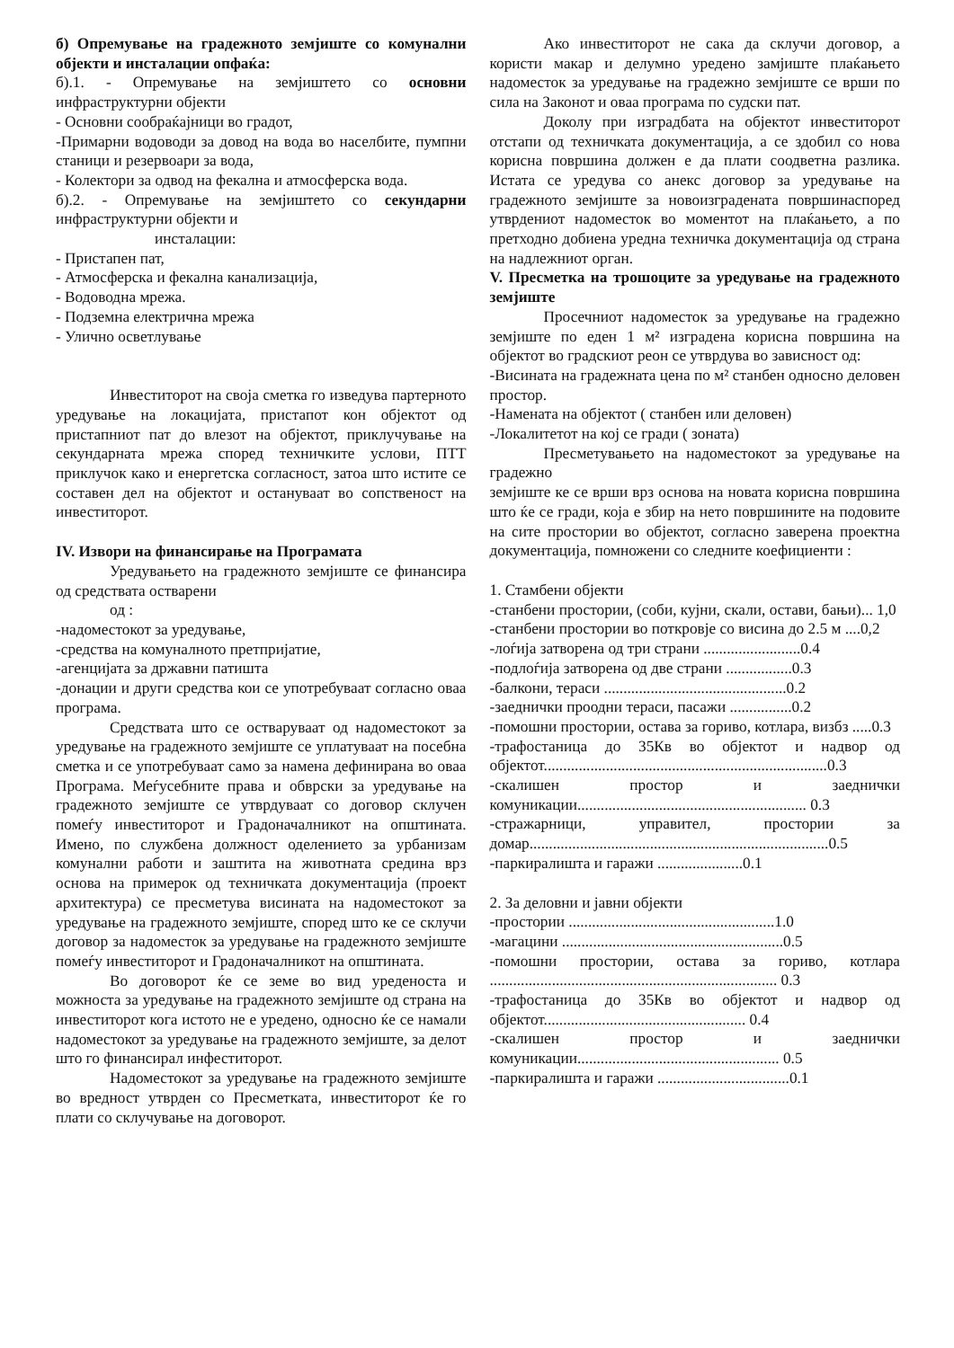б) Опремување на градежното земјиште со комунални објекти и инсталации опфаќа:
б).1. - Опремување на земјиштето со основни инфраструктурни објекти
- Основни сообраќајници во градот,
-Примарни водоводи за довод на вода во населбите, пумпни станици и резервоари за вода,
- Колектори за одвод на фекална и атмосферска вода.
б).2. - Опремување на земјиштето со секундарни инфраструктурни објекти и
инсталации:
- Пристапен пат,
- Атмосферска и фекална канализација,
- Водоводна мрежа.
- Подземна електрична мрежа
- Улично осветлување
Инвеститорот на своја сметка го изведува партерното уредување на локацијата, пристапот кон објектот од пристапниот пат до влезот на објектот, приклучување на секундарната мрежа според техничките услови, ПТТ приклучок како и енергетска согласност, затоа што истите се составен дел на објектот и остануваат во сопственост на инвеститорот.
IV. Извори на финансирање на Програмата
Уредувањето на градежното земјиште се финансира од средствата остварени
од :
-надоместокот за уредување,
-средства на комуналното претпријатие,
-агенцијата за државни патишта
-донации и други средства кои се употребуваат согласно оваа програма.
Средствата што се остваруваат од надоместокот за уредување на градежното земјиште се уплатуваат на посебна сметка и се употребуваат само за намена дефинирана во оваа Програма. Меѓусебните права и обврски за уредување на градежното земјиште се утврдуваат со договор склучен помеѓу инвеститорот и Градоначалникот на општината. Имено, по службена должност оделението за урбанизам комунални работи и заштита на животната средина врз основа на примерок од техничката документација (проект архитектура) се пресметува висината на надоместокот за уредување на градежното земјиште, според што ке се склучи договор за надоместок за уредување на градежното земјиште помеѓу инвеститорот и Градоначалникот на општината.
Во договорот ќе се земе во вид уреденоста и можноста за уредување на градежното земјиште од страна на инвеститорот кога истото не е уредено, односно ќе се намали надоместокот за уредување на градежното земјиште, за делот што го финансирал инфеститорот.
Надоместокот за уредување на градежното земјиште во вредност утврден со Пресметката, инвеститорот ќе го плати со склучување на договорот.
Ако инвеститорот не сака да склучи договор, а користи макар и делумно уредено замјиште плаќањето надоместок за уредување на градежно земјиште се врши по сила на Законот и оваа програма по судски пат.
Доколу при изградбата на објектот инвеститорот отстапи од техничката документација, а се здобил со нова корисна површина должен е да плати соодветна разлика. Истата се уредува со анекс договор за уредување на градежното земјиште за новоизградената површинаспоред утврдениот надоместок во моментот на плаќањето, а по претходно добиена уредна техничка документација од страна на надлежниот орган.
V. Пресметка на трошоците за уредување на градежното земјиште
Просечниот надоместок за уредување на градежно земјиште по еден 1 м² изградена корисна површина на објектот во градскиот реон се утврдува во зависност од:
-Висината на градежната цена по м² станбен односно деловен простор.
-Намената на објектот ( станбен или деловен)
-Локалитетот на кој се гради ( зоната)
Пресметувањето на надоместокот за уредување на градежно
земјиште ке се врши врз основа на новата корисна површина што ќе се гради, која е збир на нето површините на подовите на сите простории во објектот, согласно заверена проектна документација, помножени со следните коефициенти :
1. Стамбени објекти
-станбени простории, (соби, кујни, скали, остави, бањи)... 1,0
-станбени простории во поткровје со висина до 2.5 м ....0,2
-лоѓија затворена од три страни .........................0.4
-подлоѓија затворена од две страни .................0.3
-балкони, тераси ...............................................0.2
-заеднички проодни тераси, пасажи ................0.2
-помошни простории, остава за гориво, котлара, визбз .....0.3
-трафостаница до 35Кв во објектот и надвор од објектот.........................................................................0.3
-скалишен простор и заеднички комуникации........................................................... 0.3
-стражарници, управител, простории за домар.............................................................................0.5
-паркиралишта и гаражи ......................0.1
2. За деловни и јавни објекти
-простории .....................................................1.0
-магацини .........................................................0.5
-помошни простории, остава за гориво, котлара .......................................................................... 0.3
-трафостаница до 35Кв во објектот и надвор од објектот.................................................... 0.4
-скалишен простор и заеднички комуникации.................................................... 0.5
-паркиралишта и гаражи ..................................0.1